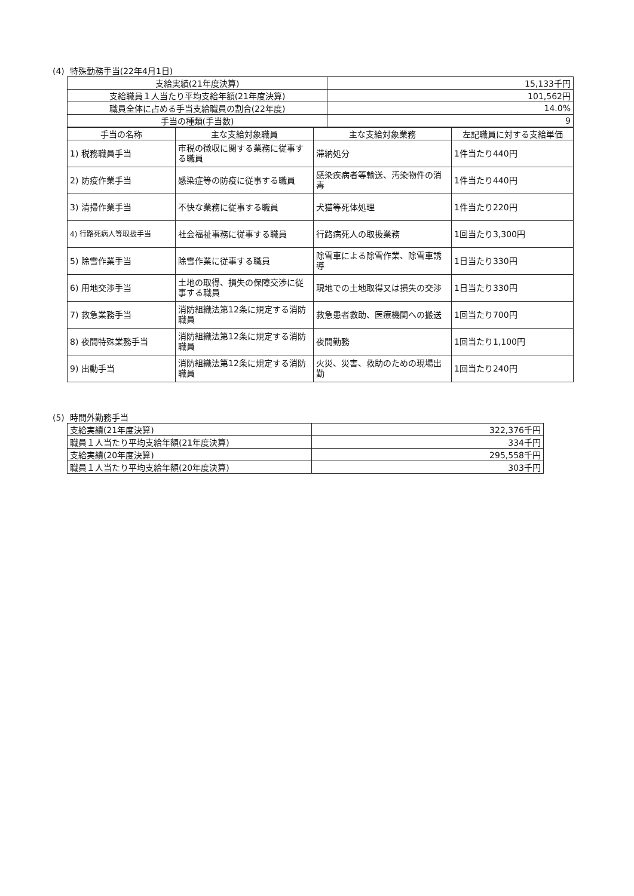(4) 特殊勤務手当(22年4月1日)
| 支給実績(21年度決算) | 15,133千円 |
| 支給職員１人当たり平均支給年額(21年度決算) | 101,562円 |
| 職員全体に占める手当支給職員の割合(22年度) | 14.0% |
| 手当の種類(手当数) | 9 |
| 手当の名称 | 主な支給対象職員 | 主な支給対象業務 | 左記職員に対する支給単価 |
| --- | --- | --- | --- |
| 1) 税務職員手当 | 市税の徴収に関する業務に従事する職員 | 滞納処分 | 1件当たり440円 |
| 2) 防疫作業手当 | 感染症等の防疫に従事する職員 | 感染疾病者等輸送、汚染物件の消毒 | 1件当たり440円 |
| 3) 清掃作業手当 | 不快な業務に従事する職員 | 犬猫等死体処理 | 1件当たり220円 |
| 4) 行路死病人等取扱手当 | 社会福祉事務に従事する職員 | 行路病死人の取扱業務 | 1回当たり3,300円 |
| 5) 除雪作業手当 | 除雪作業に従事する職員 | 除雪車による除雪作業、除雪車誘導 | 1日当たり330円 |
| 6) 用地交渉手当 | 土地の取得、損失の保障交渉に従事する職員 | 現地での土地取得又は損失の交渉 | 1日当たり330円 |
| 7) 救急業務手当 | 消防組織法第12条に規定する消防職員 | 救急患者救助、医療機関への搬送 | 1回当たり700円 |
| 8) 夜間特殊業務手当 | 消防組織法第12条に規定する消防職員 | 夜間勤務 | 1回当たり1,100円 |
| 9) 出動手当 | 消防組織法第12条に規定する消防職員 | 火災、災害、救助のための現場出勤 | 1回当たり240円 |
(5) 時間外勤務手当
| 支給実績(21年度決算) | 322,376千円 |
| 職員１人当たり平均支給年額(21年度決算) | 334千円 |
| 支給実績(20年度決算) | 295,558千円 |
| 職員１人当たり平均支給年額(20年度決算) | 303千円 |